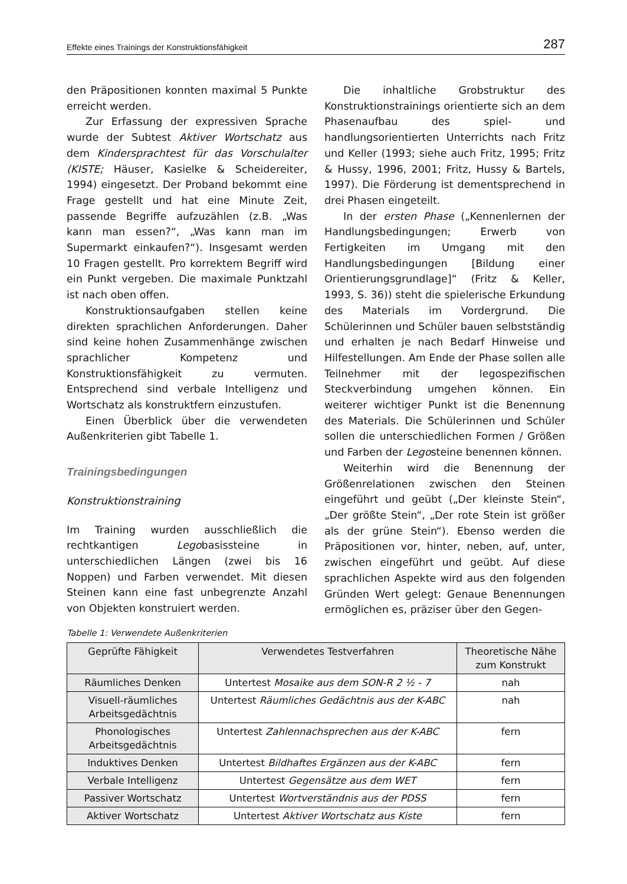Effekte eines Trainings der Konstruktionsfähigkeit 287
den Präpositionen konnten maximal 5 Punkte erreicht werden.
Zur Erfassung der expressiven Sprache wurde der Subtest Aktiver Wortschatz aus dem Kindersprachtest für das Vorschulalter (KISTE; Häuser, Kasielke & Scheidereiter, 1994) eingesetzt. Der Proband bekommt eine Frage gestellt und hat eine Minute Zeit, passende Begriffe aufzuzählen (z.B. „Was kann man essen?“, „Was kann man im Supermarkt einkaufen?“). Insgesamt werden 10 Fragen gestellt. Pro korrektem Begriff wird ein Punkt vergeben. Die maximale Punktzahl ist nach oben offen.
Konstruktionsaufgaben stellen keine direkten sprachlichen Anforderungen. Daher sind keine hohen Zusammenhänge zwischen sprachlicher Kompetenz und Konstruktionsfähigkeit zu vermuten. Entsprechend sind verbale Intelligenz und Wortschatz als konstruktfern einzustufen.
Einen Überblick über die verwendeten Außenkriterien gibt Tabelle 1.
Trainingsbedingungen
Konstruktionstraining
Im Training wurden ausschließlich die rechtkantigen Legobasissteine in unterschiedlichen Längen (zwei bis 16 Noppen) und Farben verwendet. Mit diesen Steinen kann eine fast unbegrenzte Anzahl von Objekten konstruiert werden.
Die inhaltliche Grobstruktur des Konstruktionstrainings orientierte sich an dem Phasenaufbau des spiel- und handlungsorientierten Unterrichts nach Fritz und Keller (1993; siehe auch Fritz, 1995; Fritz & Hussy, 1996, 2001; Fritz, Hussy & Bartels, 1997). Die Förderung ist dementsprechend in drei Phasen eingeteilt.
In der ersten Phase („Kennenlernen der Handlungsbedingungen; Erwerb von Fertigkeiten im Umgang mit den Handlungsbedingungen [Bildung einer Orientierungsgrundlage]“ (Fritz & Keller, 1993, S. 36)) steht die spielerische Erkundung des Materials im Vordergrund. Die Schülerinnen und Schüler bauen selbstständig und erhalten je nach Bedarf Hinweise und Hilfestellungen. Am Ende der Phase sollen alle Teilnehmer mit der legospezifischen Steckverbindung umgehen können. Ein weiterer wichtiger Punkt ist die Benennung des Materials. Die Schülerinnen und Schüler sollen die unterschiedlichen Formen / Größen und Farben der Legosteine benennen können.
Weiterhin wird die Benennung der Größenrelationen zwischen den Steinen eingeführt und geübt („Der kleinste Stein“, „Der größte Stein“, „Der rote Stein ist größer als der grüne Stein“). Ebenso werden die Präpositionen vor, hinter, neben, auf, unter, zwischen eingeführt und geübt. Auf diese sprachlichen Aspekte wird aus den folgenden Gründen Wert gelegt: Genaue Benennungen ermöglichen es, präziser über den Gegen-
Tabelle 1: Verwendete Außenkriterien
| Geprüfte Fähigkeit | Verwendetes Testverfahren | Theoretische Nähe zum Konstrukt |
| --- | --- | --- |
| Räumliches Denken | Untertest Mosaike aus dem SON-R 2 ½ - 7 | nah |
| Visuell-räumliches Arbeitsgedächtnis | Untertest Räumliches Gedächtnis aus der K-ABC | nah |
| Phonologisches Arbeitsgedächtnis | Untertest Zahlennachsprechen aus der K-ABC | fern |
| Induktives Denken | Untertest Bildhaftes Ergänzen aus der K-ABC | fern |
| Verbale Intelligenz | Untertest Gegensätze aus dem WET | fern |
| Passiver Wortschatz | Untertest Wortverständnis aus der PDSS | fern |
| Aktiver Wortschatz | Untertest Aktiver Wortschatz aus Kiste | fern |